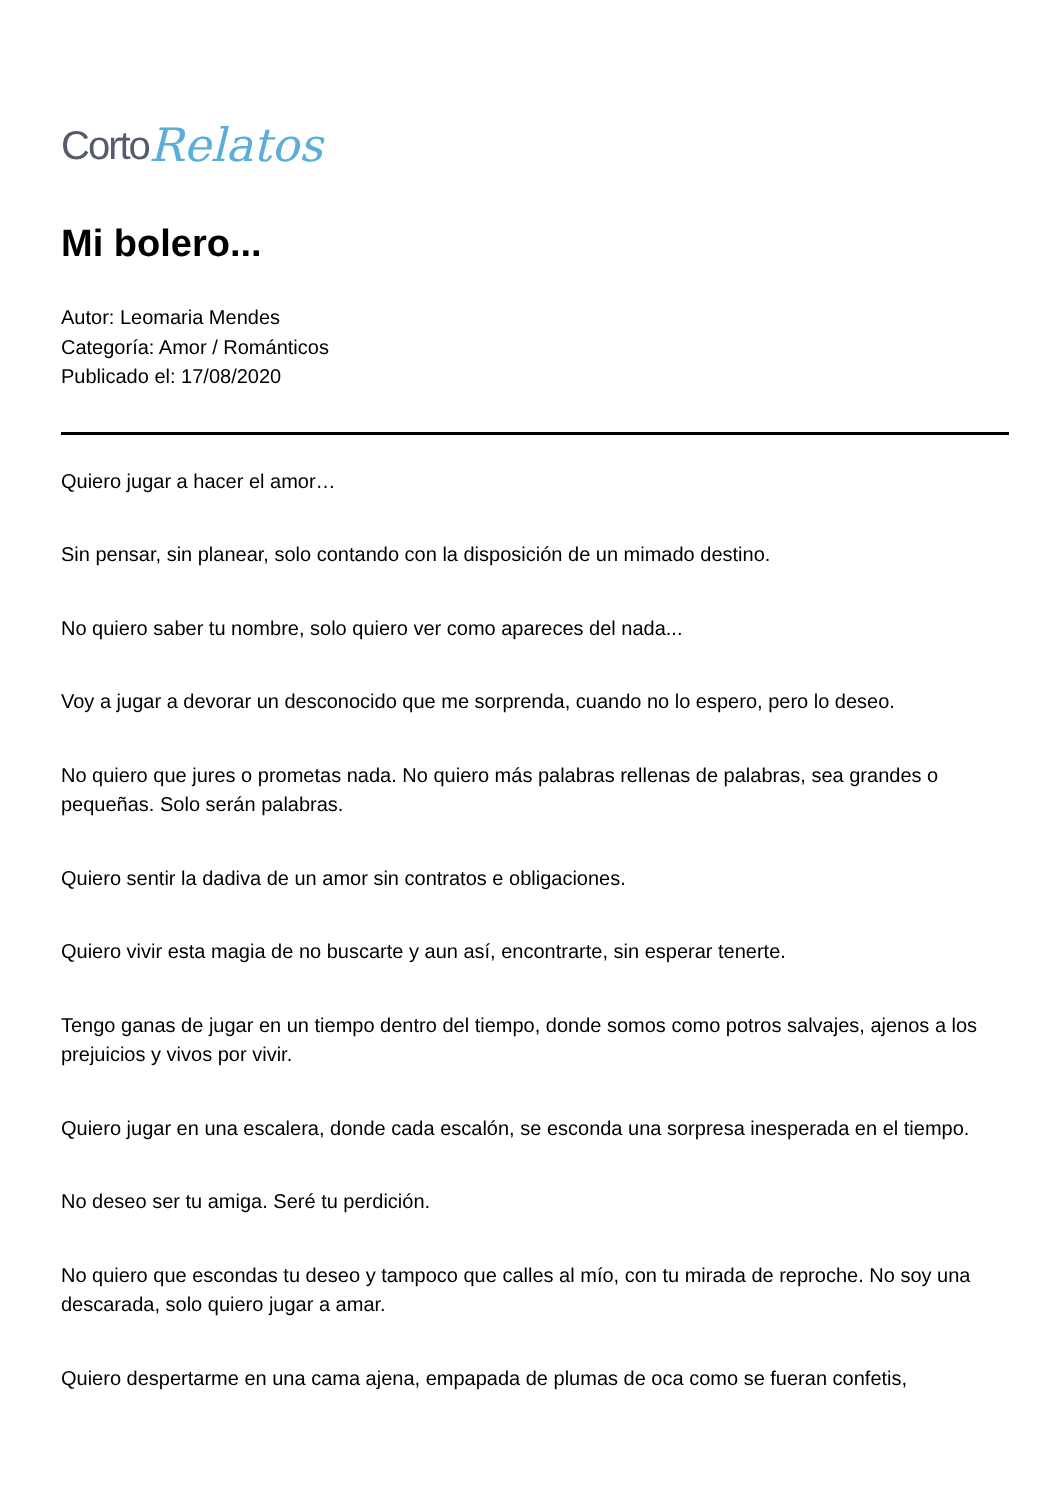Corto Relatos
Mi bolero...
Autor: Leomaria Mendes
Categoría: Amor / Románticos
Publicado el: 17/08/2020
Quiero jugar a hacer el amor…
Sin pensar, sin planear, solo contando con la disposición de un mimado destino.
No quiero saber tu nombre, solo quiero ver como apareces del nada...
Voy a jugar a devorar un desconocido que me sorprenda, cuando no lo espero, pero lo deseo.
No quiero que jures o prometas nada. No quiero más palabras rellenas de palabras, sea grandes o pequeñas. Solo serán palabras.
Quiero sentir la dadiva de un amor sin contratos e obligaciones.
Quiero vivir esta magia de no buscarte y aun así, encontrarte, sin esperar tenerte.
Tengo ganas de jugar en un tiempo dentro del tiempo, donde somos como potros salvajes, ajenos a los prejuicios y vivos por vivir.
Quiero jugar en una escalera, donde cada escalón, se esconda una sorpresa inesperada en el tiempo.
No deseo ser tu amiga. Seré tu perdición.
No quiero que escondas tu deseo y tampoco que calles al mío, con tu mirada de reproche. No soy una descarada, solo quiero jugar a amar.
Quiero despertarme en una cama ajena, empapada de plumas de oca como se fueran confetis,